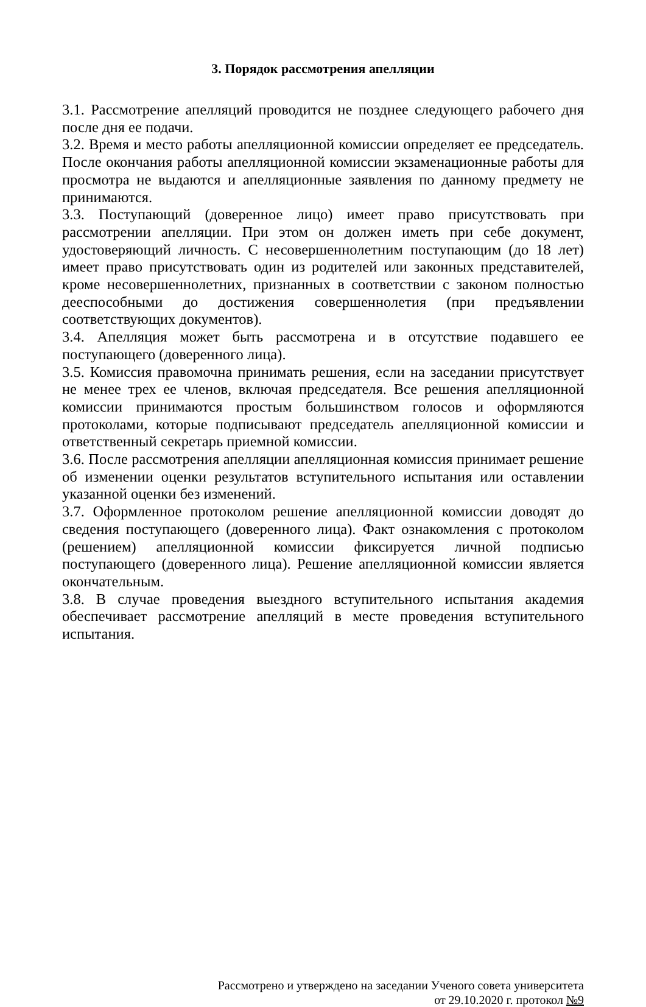3. Порядок рассмотрения апелляции
3.1. Рассмотрение апелляций проводится не позднее следующего рабочего дня после дня ее подачи.
3.2. Время и место работы апелляционной комиссии определяет ее председатель. После окончания работы апелляционной комиссии экзаменационные работы для просмотра не выдаются и апелляционные заявления по данному предмету не принимаются.
3.3. Поступающий (доверенное лицо) имеет право присутствовать при рассмотрении апелляции. При этом он должен иметь при себе документ, удостоверяющий личность. С несовершеннолетним поступающим (до 18 лет) имеет право присутствовать один из родителей или законных представителей, кроме несовершеннолетних, признанных в соответствии с законом полностью дееспособными до достижения совершеннолетия (при предъявлении соответствующих документов).
3.4. Апелляция может быть рассмотрена и в отсутствие подавшего ее поступающего (доверенного лица).
3.5. Комиссия правомочна принимать решения, если на заседании присутствует не менее трех ее членов, включая председателя. Все решения апелляционной комиссии принимаются простым большинством голосов и оформляются протоколами, которые подписывают председатель апелляционной комиссии и ответственный секретарь приемной комиссии.
3.6. После рассмотрения апелляции апелляционная комиссия принимает решение об изменении оценки результатов вступительного испытания или оставлении указанной оценки без изменений.
3.7. Оформленное протоколом решение апелляционной комиссии доводят до сведения поступающего (доверенного лица). Факт ознакомления с протоколом (решением) апелляционной комиссии фиксируется личной подписью поступающего (доверенного лица). Решение апелляционной комиссии является окончательным.
3.8. В случае проведения выездного вступительного испытания академия обеспечивает рассмотрение апелляций в месте проведения вступительного испытания.
Рассмотрено и утверждено на заседании Ученого совета университета
от 29.10.2020 г. протокол №9